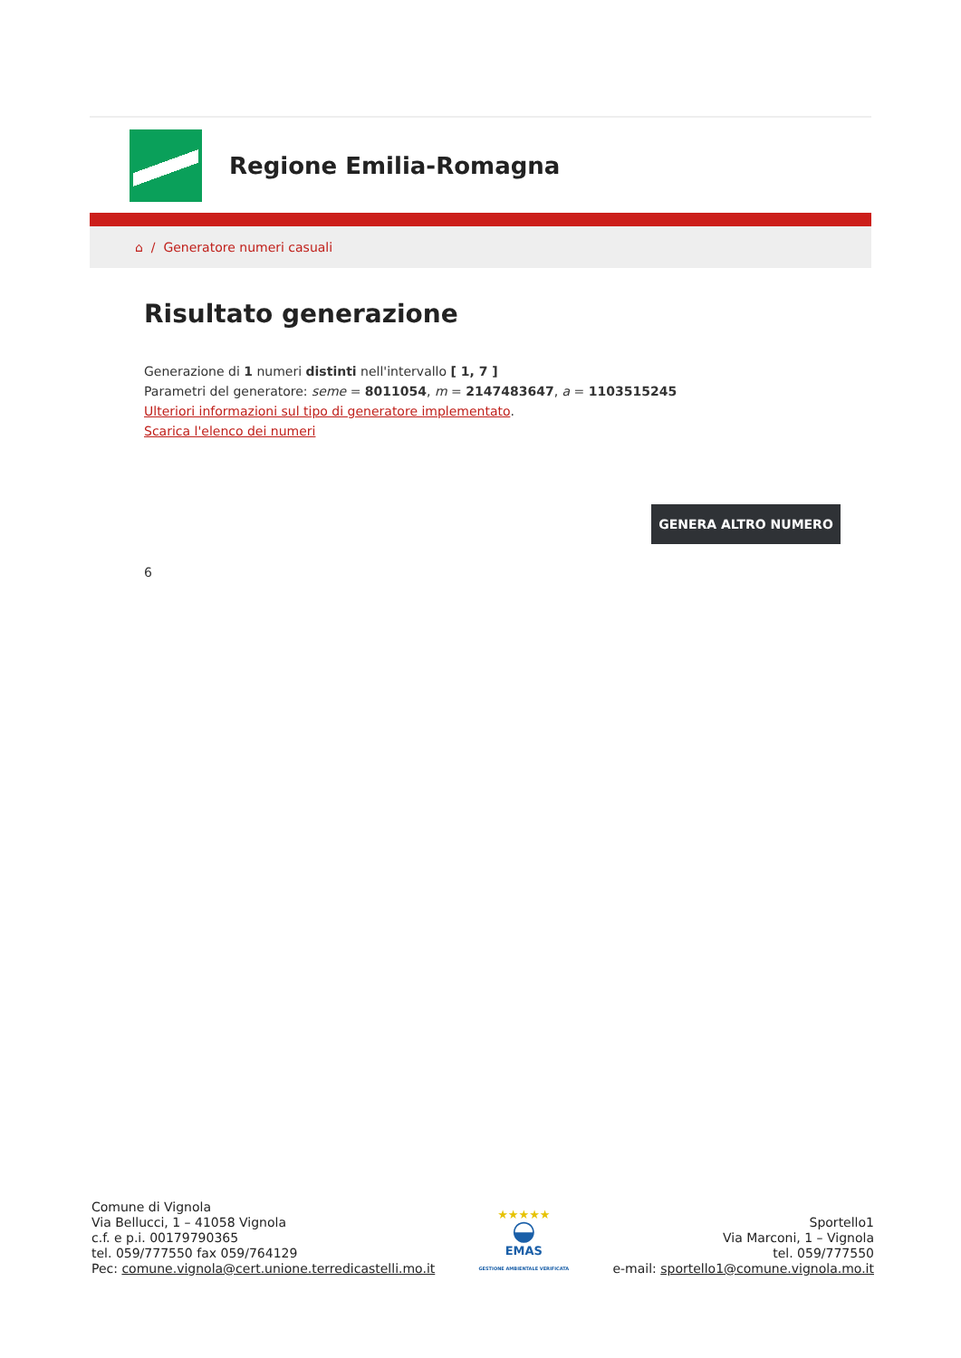Regione Emilia-Romagna
⌂ / Generatore numeri casuali
Risultato generazione
Generazione di 1 numeri distinti nell'intervallo [ 1, 7 ]
Parametri del generatore: seme = 8011054, m = 2147483647, a = 1103515245
Ulteriori informazioni sul tipo di generatore implementato.
Scarica l'elenco dei numeri
GENERA ALTRO NUMERO
6
Comune di Vignola
Via Bellucci, 1 – 41058 Vignola
c.f. e p.i. 00179790365
tel. 059/777550 fax 059/764129
Pec: comune.vignola@cert.unione.terredicastelli.mo.it
★★★★★
◒
EMAS
GESTIONE AMBIENTALE VERIFICATA
Sportello1
Via Marconi, 1 – Vignola
tel. 059/777550
e-mail: sportello1@comune.vignola.mo.it